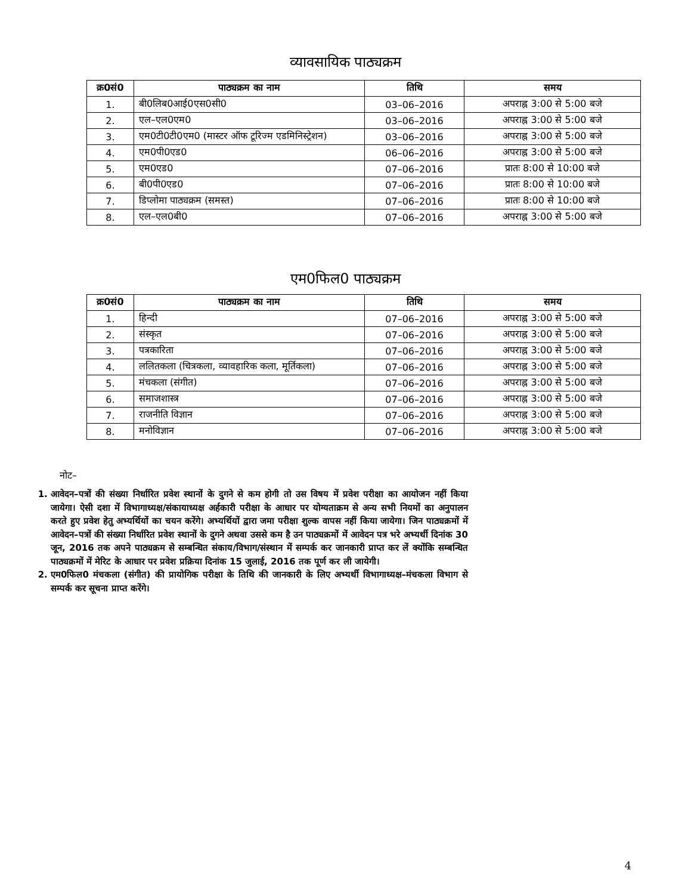व्यावसायिक पाठ्यक्रम
| क्र0सं0 | पाठ्यक्रम का नाम | तिथि | समय |
| --- | --- | --- | --- |
| 1. | बी0लिब0आई0एस0सी0 | 03–06–2016 | अपराह्न 3:00 से 5:00 बजे |
| 2. | एल–एल0एम0 | 03–06–2016 | अपराह्न 3:00 से 5:00 बजे |
| 3. | एम0टी0टी0एम0 (मास्टर ऑफ टूरिज्म एडमिनिस्ट्रेशन) | 03–06–2016 | अपराह्न 3:00 से 5:00 बजे |
| 4. | एम0पी0एड0 | 06–06–2016 | अपराह्न 3:00 से 5:00 बजे |
| 5. | एम0एड0 | 07–06–2016 | प्रातः 8:00 से 10:00 बजे |
| 6. | बी0पी0एड0 | 07–06–2016 | प्रातः 8:00 से 10:00 बजे |
| 7. | डिप्लोमा पाठ्यक्रम (समस्त) | 07–06–2016 | प्रातः 8:00 से 10:00 बजे |
| 8. | एल–एल0बी0 | 07–06–2016 | अपराह्न 3:00 से 5:00 बजे |
एम0फिल0 पाठ्यक्रम
| क्र0सं0 | पाठ्यक्रम का नाम | तिथि | समय |
| --- | --- | --- | --- |
| 1. | हिन्दी | 07–06–2016 | अपराह्न 3:00 से 5:00 बजे |
| 2. | संस्कृत | 07–06–2016 | अपराह्न 3:00 से 5:00 बजे |
| 3. | पत्रकारिता | 07–06–2016 | अपराह्न 3:00 से 5:00 बजे |
| 4. | ललितकला (चित्रकला, व्यावहारिक कला, मूर्तिकला) | 07–06–2016 | अपराह्न 3:00 से 5:00 बजे |
| 5. | मंचकला (संगीत) | 07–06–2016 | अपराह्न 3:00 से 5:00 बजे |
| 6. | समाजशास्त्र | 07–06–2016 | अपराह्न 3:00 से 5:00 बजे |
| 7. | राजनीति विज्ञान | 07–06–2016 | अपराह्न 3:00 से 5:00 बजे |
| 8. | मनोविज्ञान | 07–06–2016 | अपराह्न 3:00 से 5:00 बजे |
नोट–
1. आवेदन–पत्रों की संख्या निर्धारित प्रवेश स्थानों के दुगने से कम होगी तो उस विषय में प्रवेश परीक्षा का आयोजन नहीं किया जायेगा। ऐसी दशा में विभागाध्यक्ष/संकायाध्यक्ष अर्हकारी परीक्षा के आधार पर योग्यताक्रम से अन्य सभी नियमों का अनुपालन करते हुए प्रवेश हेतु अभ्यर्थियों का चयन करेंगे। अभ्यर्थियों द्वारा जमा परीक्षा शुल्क वापस नहीं किया जायेगा। जिन पाठ्यक्रमों में आवेदन–पत्रों की संख्या निर्धारित प्रवेश स्थानों के दुगने अथवा उससे कम है उन पाठ्यक्रमों में आवेदन पत्र भरे अभ्यर्थी दिनांक 30 जून, 2016 तक अपने पाठ्यक्रम से सम्बन्धित संकाय/विभाग/संस्थान में सम्पर्क कर जानकारी प्राप्त कर लें क्योंकि सम्बन्धित पाठ्यक्रमों में मेरिट के आधार पर प्रवेश प्रक्रिया दिनांक 15 जुलाई, 2016 तक पूर्ण कर ली जायेगी।
2. एम0फिल0 मंचकला (संगीत) की प्रायोगिक परीक्षा के तिथि की जानकारी के लिए अभ्यर्थी विभागाध्यक्ष–मंचकला विभाग से सम्पर्क कर सूचना प्राप्त करेंगे।
4